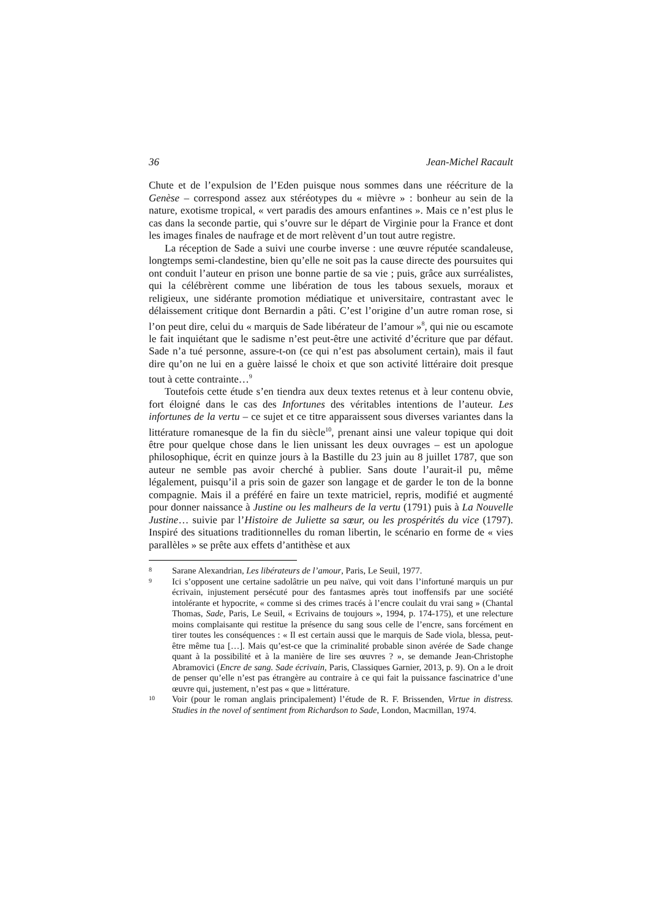36 Jean-Michel Racault
Chute et de l’expulsion de l’Eden puisque nous sommes dans une réécriture de la Genèse – correspond assez aux stéréotypes du « mièvre » : bonheur au sein de la nature, exotisme tropical, « vert paradis des amours enfantines ». Mais ce n’est plus le cas dans la seconde partie, qui s’ouvre sur le départ de Virginie pour la France et dont les images finales de naufrage et de mort relèvent d’un tout autre registre.
La réception de Sade a suivi une courbe inverse : une œuvre réputée scandaleuse, longtemps semi-clandestine, bien qu’elle ne soit pas la cause directe des poursuites qui ont conduit l’auteur en prison une bonne partie de sa vie ; puis, grâce aux surréalistes, qui la célébrèrent comme une libération de tous les tabous sexuels, moraux et religieux, une sidérante promotion médiatique et universitaire, contrastant avec le délaissement critique dont Bernardin a pâti. C’est l’origine d’un autre roman rose, si l’on peut dire, celui du « marquis de Sade libérateur de l’amour »<sup>8</sup>, qui nie ou escamote le fait inquiétant que le sadisme n’est peut-être une activité d’écriture que par défaut. Sade n’a tué personne, assure-t-on (ce qui n’est pas absolument certain), mais il faut dire qu’on ne lui en a guère laissé le choix et que son activité littéraire doit presque tout à cette contrainte…<sup>9</sup>
Toutefois cette étude s’en tiendra aux deux textes retenus et à leur contenu obvie, fort éloigné dans le cas des Infortunes des véritables intentions de l’auteur. Les infortunes de la vertu – ce sujet et ce titre apparaissent sous diverses variantes dans la littérature romanesque de la fin du siècle<sup>10</sup>, prenant ainsi une valeur topique qui doit être pour quelque chose dans le lien unissant les deux ouvrages – est un apologue philosophique, écrit en quinze jours à la Bastille du 23 juin au 8 juillet 1787, que son auteur ne semble pas avoir cherché à publier. Sans doute l’aurait-il pu, même légalement, puisqu’il a pris soin de gazer son langage et de garder le ton de la bonne compagnie. Mais il a préféré en faire un texte matriciel, repris, modifié et augmenté pour donner naissance à Justine ou les malheurs de la vertu (1791) puis à La Nouvelle Justine… suivie par l’Histoire de Juliette sa sœur, ou les prospérités du vice (1797). Inspiré des situations traditionnelles du roman libertin, le scénario en forme de « vies parallèles » se prête aux effets d’antithèse et aux
8 Sarane Alexandrian, Les libérateurs de l’amour, Paris, Le Seuil, 1977.
9 Ici s’opposent une certaine sadolâtrie un peu naïve, qui voit dans l’infortuné marquis un pur écrivain, injustement persécuté pour des fantasmes après tout inoffensifs par une société intolérante et hypocrite, « comme si des crimes tracés à l’encre coulait du vrai sang » (Chantal Thomas, Sade, Paris, Le Seuil, « Ecrivains de toujours », 1994, p. 174-175), et une relecture moins complaisante qui restitue la présence du sang sous celle de l’encre, sans forcément en tirer toutes les conséquences : « Il est certain aussi que le marquis de Sade viola, blessa, peut-être même tua […]. Mais qu’est-ce que la criminalité probable sinon avérée de Sade change quant à la possibilité et à la manière de lire ses œuvres ? », se demande Jean-Christophe Abramovici (Encre de sang. Sade écrivain, Paris, Classiques Garnier, 2013, p. 9). On a le droit de penser qu’elle n’est pas étrangère au contraire à ce qui fait la puissance fascinatrice d’une œuvre qui, justement, n’est pas « que » littérature.
10 Voir (pour le roman anglais principalement) l’étude de R. F. Brissenden, Virtue in distress. Studies in the novel of sentiment from Richardson to Sade, London, Macmillan, 1974.